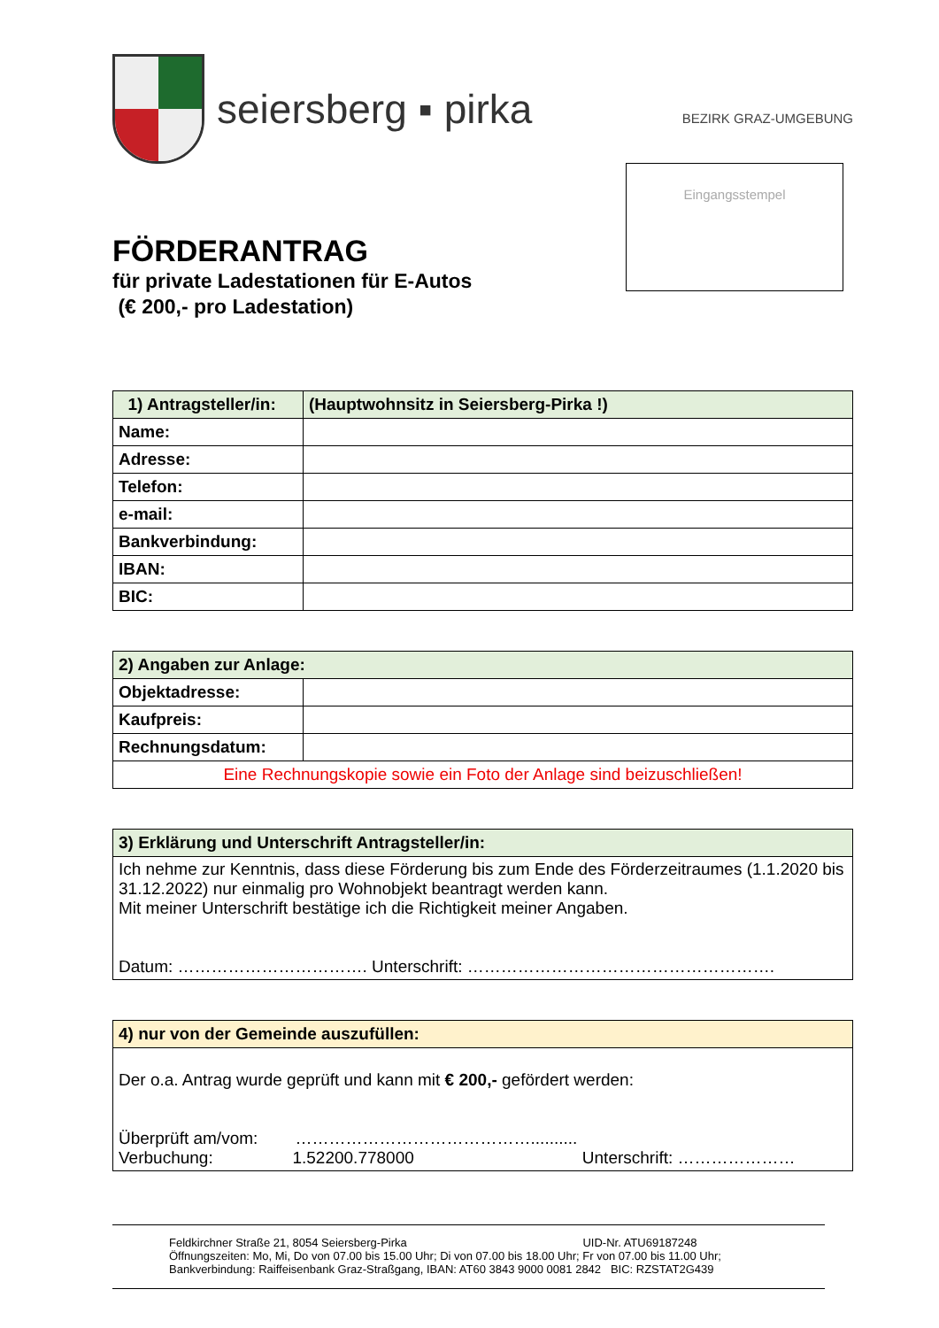seiersberg ▪ pirka BEZIRK GRAZ-UMGEBUNG
Eingangsstempel
FÖRDERANTRAG
für private Ladestationen für E-Autos
(€ 200,- pro Ladestation)
| 1) Antragsteller/in: | (Hauptwohnsitz in Seiersberg-Pirka !) |
| --- | --- |
| Name: | |
| Adresse: | |
| Telefon: | |
| e-mail: | |
| Bankverbindung: | |
| IBAN: | |
| BIC: | |
| 2) Angaben zur Anlage: | |
| --- | --- |
| Objektadresse: | |
| Kaufpreis: | |
| Rechnungsdatum: | |
| Eine Rechnungskopie sowie ein Foto der Anlage sind beizuschließen! | |
| 3) Erklärung und Unterschrift Antragsteller/in: |
| --- |
| Ich nehme zur Kenntnis, dass diese Förderung bis zum Ende des Förderzeitraumes (1.1.2020 bis 31.12.2022) nur einmalig pro Wohnobjekt beantragt werden kann. Mit meiner Unterschrift bestätige ich die Richtigkeit meiner Angaben. Datum: ……………………………. Unterschrift: ………………………………………………. |
| 4) nur von der Gemeinde auszufüllen: |
| --- |
| Der o.a. Antrag wurde geprüft und kann mit € 200,- gefördert werden: Überprüft am/vom: …………………………………….......... Verbuchung: 1.52200.778000 Unterschrift: ………………… |
Feldkirchner Straße 21, 8054 Seiersberg-Pirka UID-Nr. ATU69187248
Öffnungszeiten: Mo, Mi, Do von 07.00 bis 15.00 Uhr; Di von 07.00 bis 18.00 Uhr; Fr von 07.00 bis 11.00 Uhr;
Bankverbindung: Raiffeisenbank Graz-Straßgang, IBAN: AT60 3843 9000 0081 2842 BIC: RZSTAT2G439